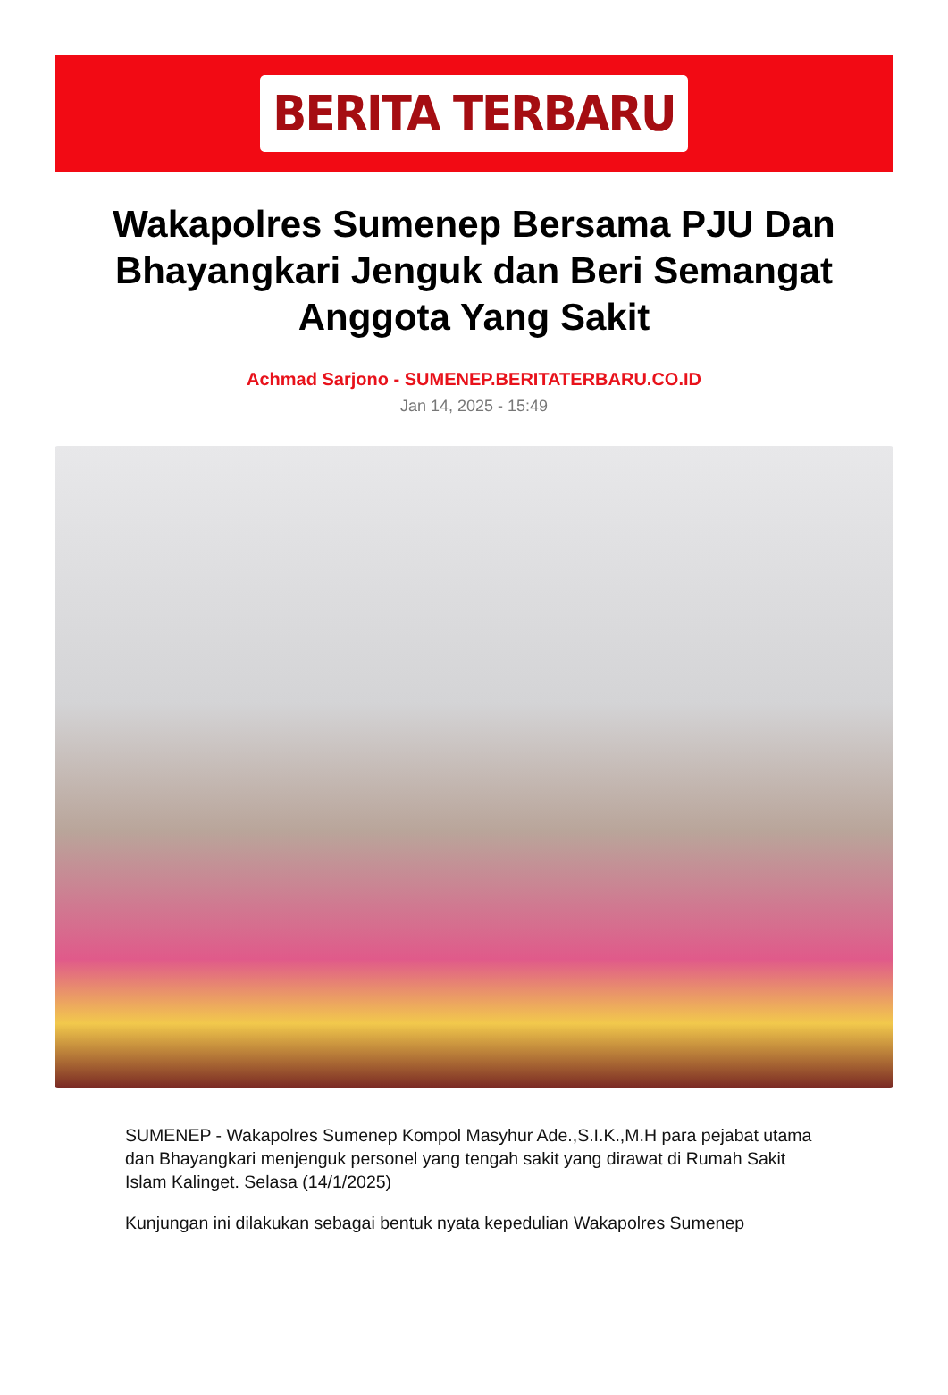BERITA TERBARU
Wakapolres Sumenep Bersama PJU Dan Bhayangkari Jenguk dan Beri Semangat Anggota Yang Sakit
Achmad Sarjono - SUMENEP.BERITATERBARU.CO.ID
Jan 14, 2025 - 15:49
SUMENEP - Wakapolres Sumenep Kompol Masyhur Ade.,S.I.K.,M.H para pejabat utama dan Bhayangkari menjenguk personel yang tengah sakit yang dirawat di Rumah Sakit Islam Kalinget. Selasa (14/1/2025)
Kunjungan ini dilakukan sebagai bentuk nyata kepedulian Wakapolres Sumenep